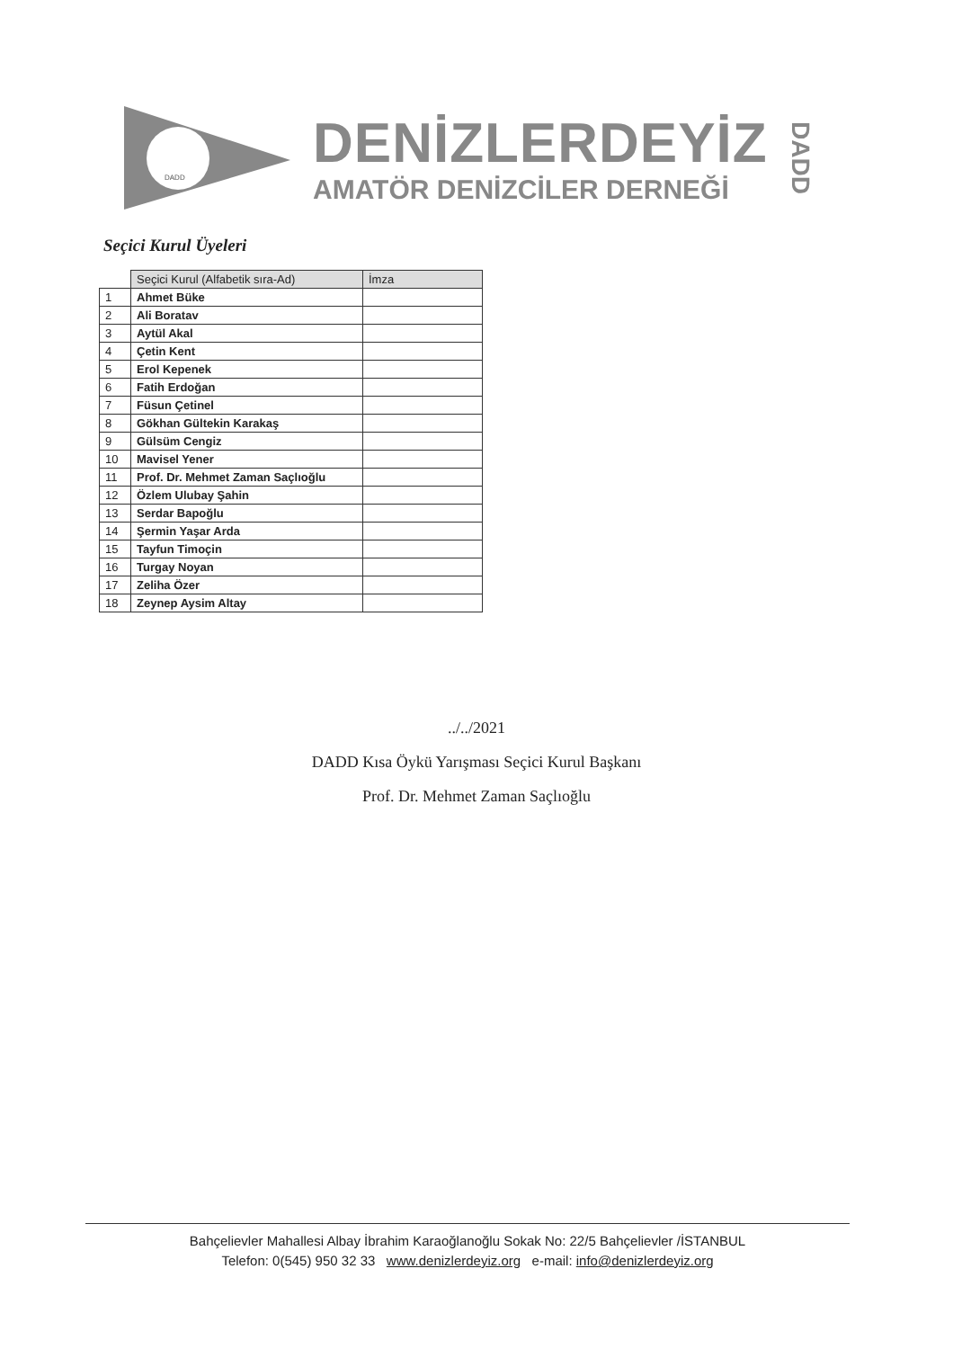DADD
DENİZLERDEYİZ
AMATÖR DENİZCİLER DERNEĞİ
DADD
Seçici Kurul Üyeleri
| | Seçici Kurul (Alfabetik sıra-Ad) | İmza |
| --- | --- | --- |
| 1 | Ahmet Büke | |
| 2 | Ali Boratav | |
| 3 | Aytül Akal | |
| 4 | Çetin Kent | |
| 5 | Erol Kepenek | |
| 6 | Fatih Erdoğan | |
| 7 | Füsun Çetinel | |
| 8 | Gökhan Gültekin Karakaş | |
| 9 | Gülsüm Cengiz | |
| 10 | Mavisel Yener | |
| 11 | Prof. Dr. Mehmet Zaman Saçlıoğlu | |
| 12 | Özlem Ulubay Şahin | |
| 13 | Serdar Bapoğlu | |
| 14 | Şermin Yaşar Arda | |
| 15 | Tayfun Timoçin | |
| 16 | Turgay Noyan | |
| 17 | Zeliha Özer | |
| 18 | Zeynep Aysim Altay | |
../../2021
DADD Kısa Öykü Yarışması Seçici Kurul Başkanı
Prof. Dr. Mehmet Zaman Saçlıoğlu
Bahçelievler Mahallesi Albay İbrahim Karaoğlanoğlu Sokak No: 22/5 Bahçelievler /İSTANBUL
Telefon: 0(545) 950 32 33 www.denizlerdeyiz.org e-mail: info@denizlerdeyiz.org